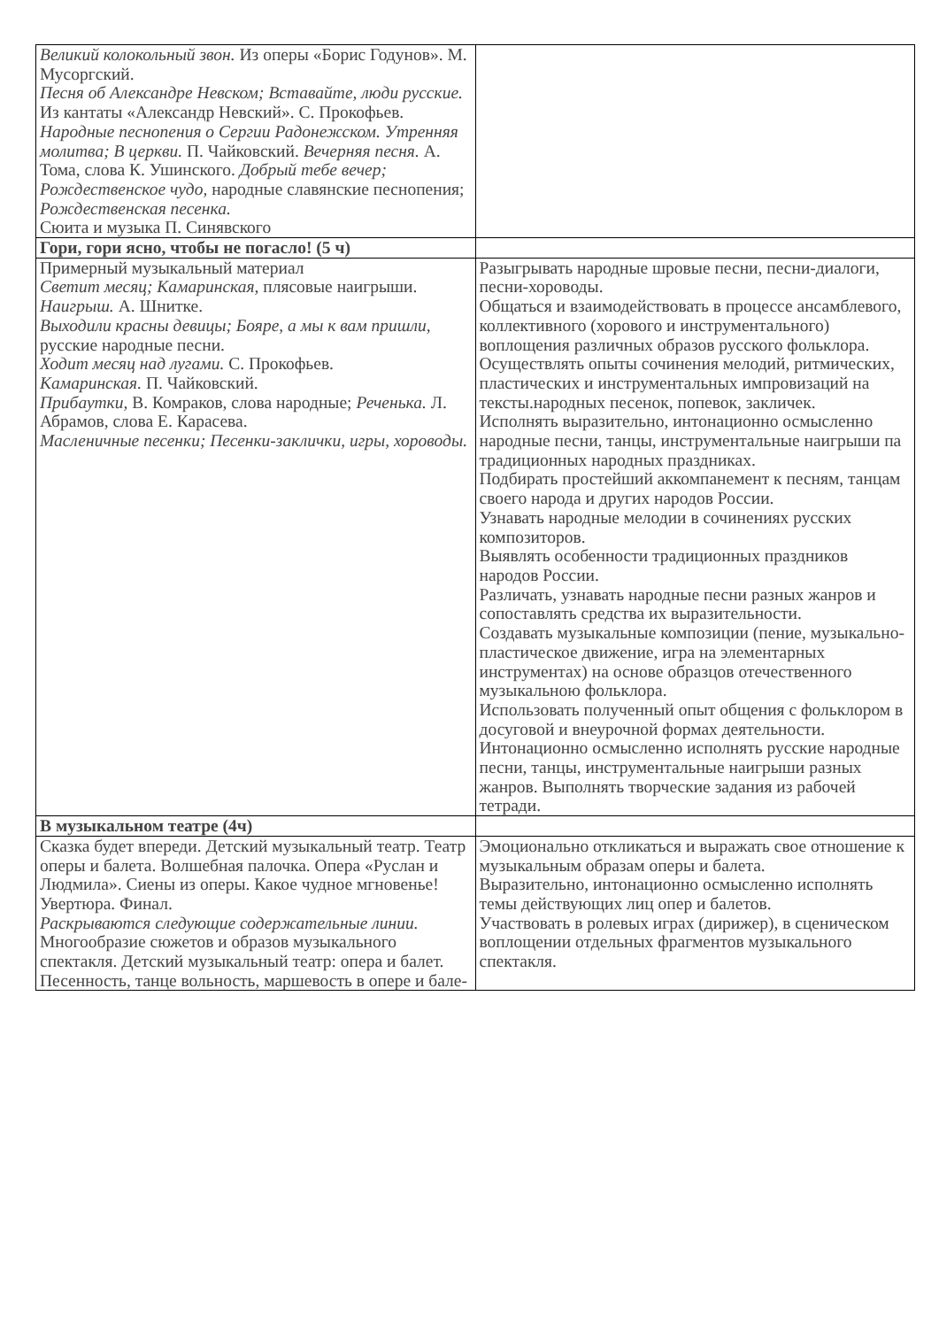| Великий колокольный звон. Из оперы «Борис Годунов». М. Мусоргский. Песня об Александре Невском; Вставайте, люди русские. Из кантаты «Александр Невский». С. Прокофьев. Народные песнопения о Сергии Радонежском. Утренняя молитва; В церкви. П. Чайковский. Вечерняя песня. А. Тома, слова К. Ушинского. Добрый тебе вечер; Рождественское чудо, народные славянские песнопения; Рождественская песенка. Сюита и музыка П. Синявского | |
| Гори, гори ясно, чтобы не погасло! (5 ч) | |
| Примерный музыкальный материал Светит месяц; Камаринская, плясовые наигрыши. Наигрыш. А. Шнитке. Выходили красны девицы; Бояре, а мы к вам пришли, русские народные песни. Ходит месяц над лугами. С. Прокофьев. Камаринская. П. Чайковский. Прибаутки, В. Комраков, слова народные; Реченька. Л. Абрамов, слова Е. Карасева. Масленичные песенки; Песенки-заклички, игры, хороводы. | Разыгрывать народные шровые песни, песни-диалоги, песни-хороводы. Общаться и взаимодействовать в процессе ансамблевого, коллективного (хорового и инструментального) воплощения различных образов русского фольклора. Осуществлять опыты сочинения мелодий, ритмических, пластических и инструментальных импровизаций на тексты.народных песенок, попевок, закличек. Исполнять выразительно, интонационно осмысленно народные песни, танцы, инструментальные наигрыши па традиционных народных праздниках. Подбирать простейший аккомпанемент к песням, танцам своего народа и других народов России. Узнавать народные мелодии в сочинениях русских композиторов. Выявлять особенности традиционных праздников народов России. Различать, узнавать народные песни разных жанров и сопоставлять средства их выразительности. Создавать музыкальные композиции (пение, музыкально-пластическое движение, игра на элементарных инструментах) на основе образцов отечественного музыкальною фольклора. Использовать полученный опыт общения с фольклором в досуговой и внеурочной формах деятельности. Интонационно осмысленно исполнять русские народные песни, танцы, инструментальные наигрыши разных жанров. Выполнять творческие задания из рабочей тетради. |
| В музыкальном театре (4ч) | |
| Сказка будет впереди. Детский музыкальный театр. Театр оперы и балета. Волшебная палочка. Опера «Руслан и Людмила». Сиены из оперы. Какое чудное мгновенье! Увертюра. Финал. Раскрываются следующие содержательные линии. Многообразие сюжетов и образов музыкального спектакля. Детский музыкальный театр: опера и балет. Песенность, танце вольность, маршевость в опере и бале- | Эмоционально откликаться и выражать свое отношение к музыкальным образам оперы и балета. Выразительно, интонационно осмысленно исполнять темы действующих лиц опер и балетов. Участвовать в ролевых играх (дирижер), в сценическом воплощении отдельных фрагментов музыкального спектакля. |